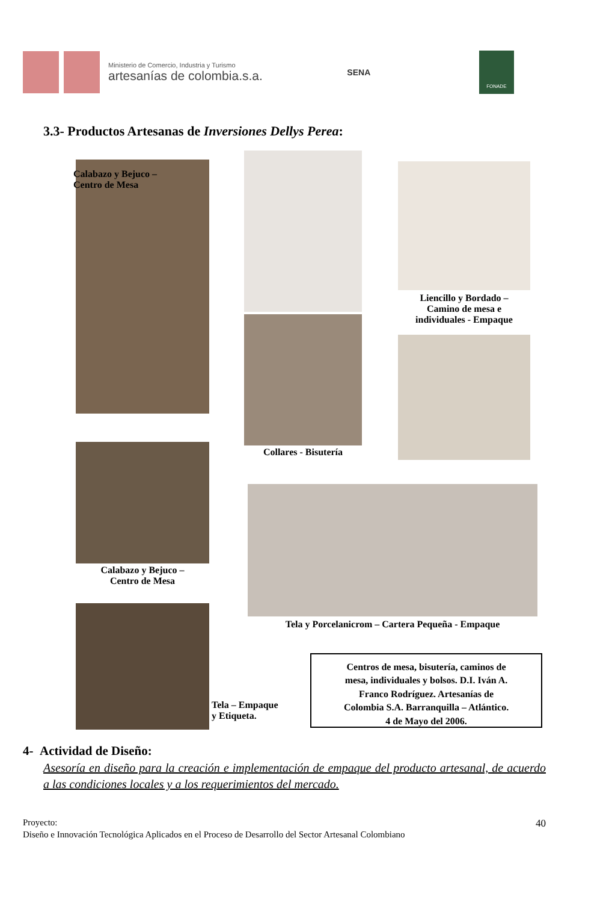Ministerio de Comercio, Industria y Turismo
artesanías de colombia.s.a.
SENA
FONADE
3.3- Productos Artesanas de Inversiones Dellys Perea:
Calabazo y Bejuco –
Centro de Mesa
Collares - Bisutería
Liencillo y Bordado –
Camino de mesa e
individuales - Empaque
Calabazo y Bejuco –
Centro de Mesa
Tela y Porcelanicrom – Cartera Pequeña - Empaque
Tela – Empaque
y Etiqueta.
Centros de mesa, bisutería, caminos de
mesa, individuales y bolsos. D.I. Iván A.
Franco Rodríguez. Artesanías de
Colombia S.A. Barranquilla – Atlántico.
4 de Mayo del 2006.
4- Actividad de Diseño:
Asesoría en diseño para la creación e implementación de empaque del producto artesanal, de acuerdo a las condiciones locales y a los requerimientos del mercado.
Proyecto: 40
Diseño e Innovación Tecnológica Aplicados en el Proceso de Desarrollo del Sector Artesanal Colombiano